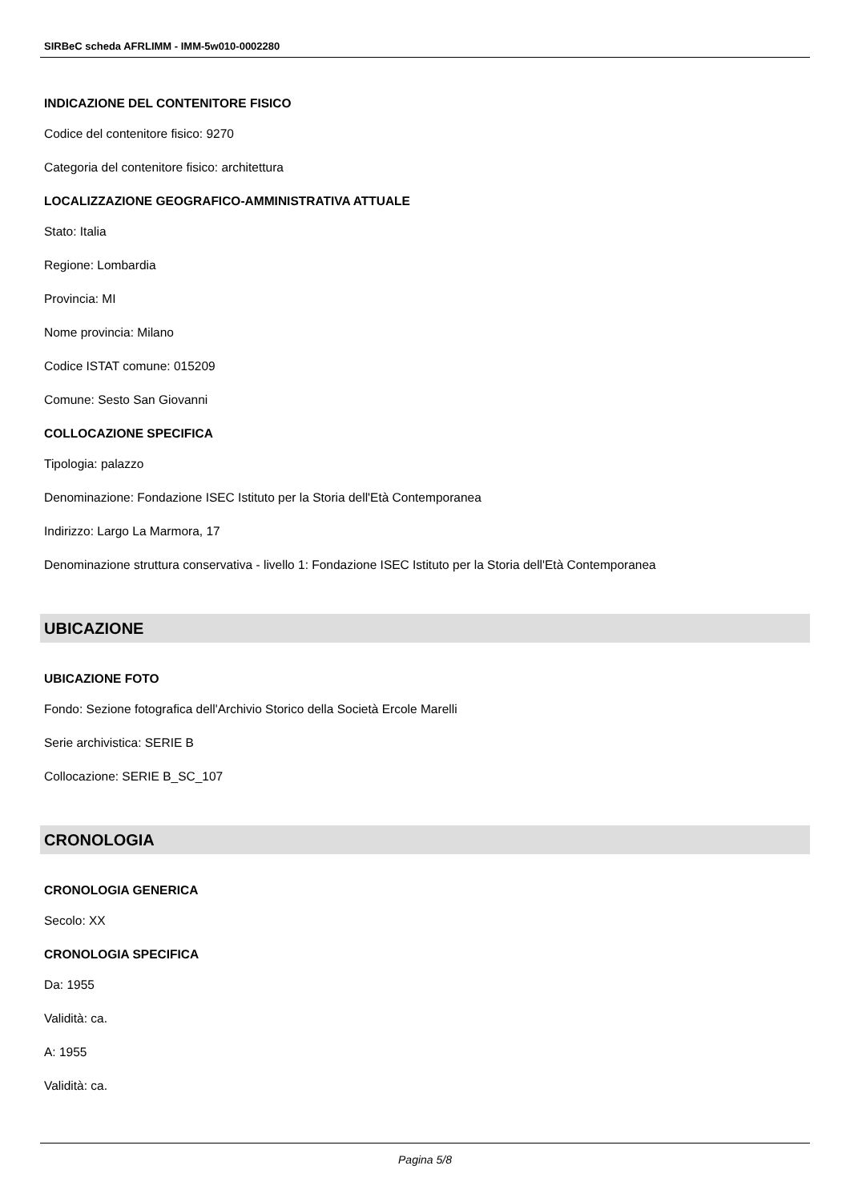SIRBeC scheda AFRLIMM - IMM-5w010-0002280
INDICAZIONE DEL CONTENITORE FISICO
Codice del contenitore fisico: 9270
Categoria del contenitore fisico: architettura
LOCALIZZAZIONE GEOGRAFICO-AMMINISTRATIVA ATTUALE
Stato: Italia
Regione: Lombardia
Provincia: MI
Nome provincia: Milano
Codice ISTAT comune: 015209
Comune: Sesto San Giovanni
COLLOCAZIONE SPECIFICA
Tipologia: palazzo
Denominazione: Fondazione ISEC Istituto per la Storia dell'Età Contemporanea
Indirizzo: Largo La Marmora, 17
Denominazione struttura conservativa - livello 1: Fondazione ISEC Istituto per la Storia dell'Età Contemporanea
UBICAZIONE
UBICAZIONE FOTO
Fondo: Sezione fotografica dell'Archivio Storico della Società Ercole Marelli
Serie archivistica: SERIE B
Collocazione: SERIE B_SC_107
CRONOLOGIA
CRONOLOGIA GENERICA
Secolo: XX
CRONOLOGIA SPECIFICA
Da: 1955
Validità: ca.
A: 1955
Validità: ca.
Pagina 5/8